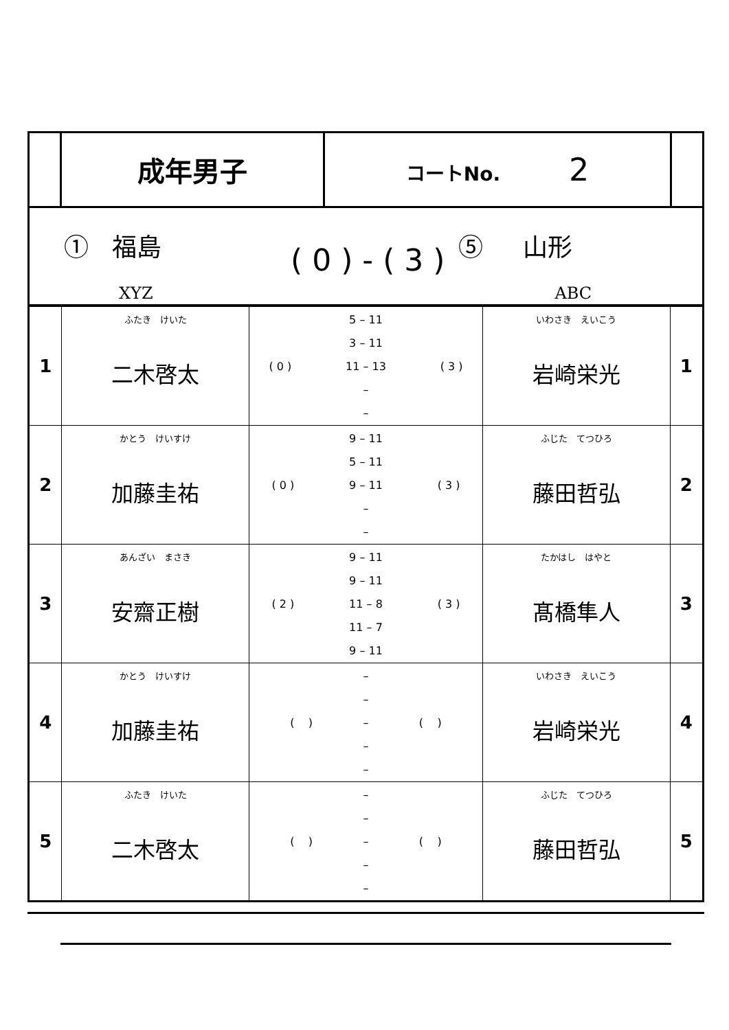| | 成年男子 | コートNo. 2 | |
① 福島
XYZ
( 0 ) - ( 3 )
⑤ 山形
ABC
| 1 | ふたき けいた 二木啓太 | / / 5 – 11 / / / / 3 – 11 / / / ( 0 ) / 11 – 13 / ( 3 ) / / / – / / / / – / / | いわさき えいこう 岩崎栄光 | 1 |
| 2 | かとう けいすけ 加藤圭祐 | / / 9 – 11 / / / / 5 – 11 / / / ( 0 ) / 9 – 11 / ( 3 ) / / / – / / / / – / / | ふじた てつひろ 藤田哲弘 | 2 |
| 3 | あんざい まさき 安齋正樹 | / / 9 – 11 / / / / 9 – 11 / / / ( 2 ) / 11 – 8 / ( 3 ) / / / 11 – 7 / / / / 9 – 11 / / | たかはし はやと 髙橋隼人 | 3 |
| 4 | かとう けいすけ 加藤圭祐 | / / – / / / / – / / / ( ) / – / ( ) / / / – / / / / – / / | いわさき えいこう 岩崎栄光 | 4 |
| 5 | ふたき けいた 二木啓太 | / / – / / / / – / / / ( ) / – / ( ) / / / – / / / / – / / | ふじた てつひろ 藤田哲弘 | 5 |